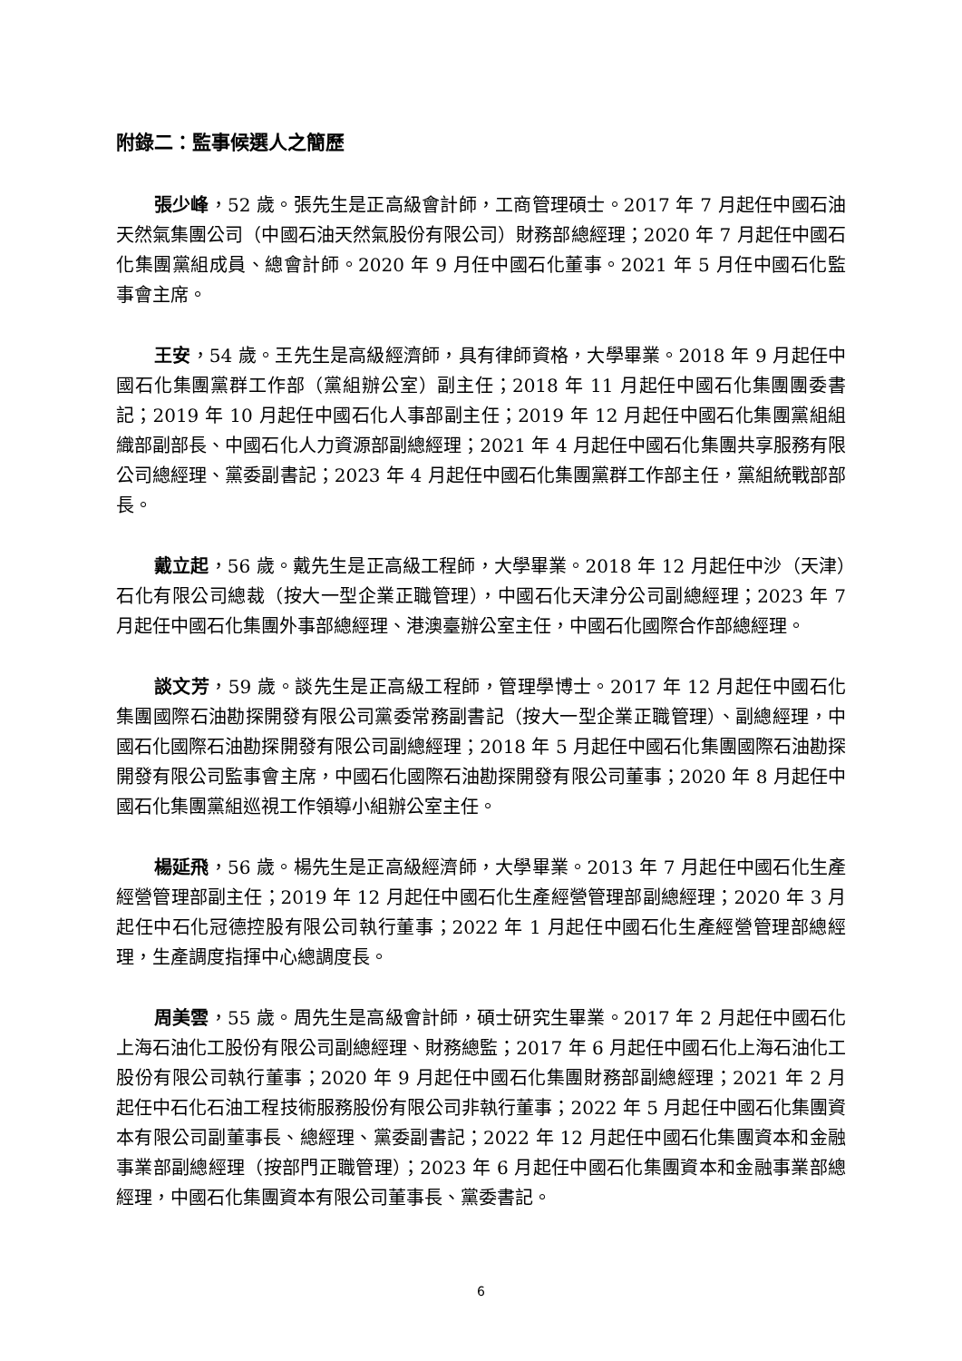附錄二：監事候選人之簡歷
張少峰，52 歲。張先生是正高級會計師，工商管理碩士。2017 年 7 月起任中國石油天然氣集團公司（中國石油天然氣股份有限公司）財務部總經理；2020 年 7 月起任中國石化集團黨組成員、總會計師。2020 年 9 月任中國石化董事。2021 年 5 月任中國石化監事會主席。
王安，54 歲。王先生是高級經濟師，具有律師資格，大學畢業。2018 年 9 月起任中國石化集團黨群工作部（黨組辦公室）副主任；2018 年 11 月起任中國石化集團團委書記；2019 年 10 月起任中國石化人事部副主任；2019 年 12 月起任中國石化集團黨組組織部副部長、中國石化人力資源部副總經理；2021 年 4 月起任中國石化集團共享服務有限公司總經理、黨委副書記；2023 年 4 月起任中國石化集團黨群工作部主任，黨組統戰部部長。
戴立起，56 歲。戴先生是正高級工程師，大學畢業。2018 年 12 月起任中沙（天津）石化有限公司總裁（按大一型企業正職管理），中國石化天津分公司副總經理；2023 年 7 月起任中國石化集團外事部總經理、港澳臺辦公室主任，中國石化國際合作部總經理。
談文芳，59 歲。談先生是正高級工程師，管理學博士。2017 年 12 月起任中國石化集團國際石油勘探開發有限公司黨委常務副書記（按大一型企業正職管理）、副總經理，中國石化國際石油勘探開發有限公司副總經理；2018 年 5 月起任中國石化集團國際石油勘探開發有限公司監事會主席，中國石化國際石油勘探開發有限公司董事；2020 年 8 月起任中國石化集團黨組巡視工作領導小組辦公室主任。
楊延飛，56 歲。楊先生是正高級經濟師，大學畢業。2013 年 7 月起任中國石化生產經營管理部副主任；2019 年 12 月起任中國石化生產經營管理部副總經理；2020 年 3 月起任中石化冠德控股有限公司執行董事；2022 年 1 月起任中國石化生產經營管理部總經理，生產調度指揮中心總調度長。
周美雲，55 歲。周先生是高級會計師，碩士研究生畢業。2017 年 2 月起任中國石化上海石油化工股份有限公司副總經理、財務總監；2017 年 6 月起任中國石化上海石油化工股份有限公司執行董事；2020 年 9 月起任中國石化集團財務部副總經理；2021 年 2 月起任中石化石油工程技術服務股份有限公司非執行董事；2022 年 5 月起任中國石化集團資本有限公司副董事長、總經理、黨委副書記；2022 年 12 月起任中國石化集團資本和金融事業部副總經理（按部門正職管理）；2023 年 6 月起任中國石化集團資本和金融事業部總經理，中國石化集團資本有限公司董事長、黨委書記。
6